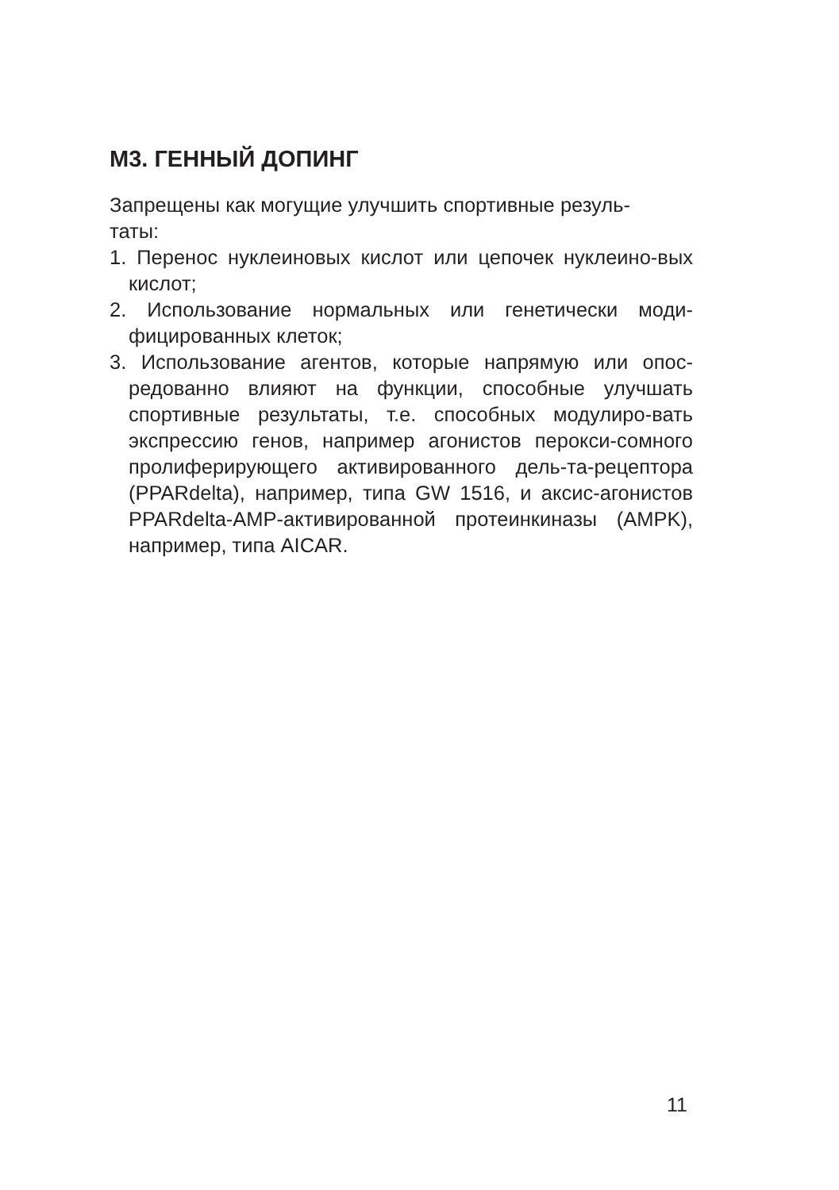М3. ГЕННЫЙ ДОПИНГ
Запрещены как могущие улучшить спортивные резуль-
таты:
1. Перенос нуклеиновых кислот или цепочек нуклеино-вых кислот;
2. Использование нормальных или генетически моди-фицированных клеток;
3. Использование агентов, которые напрямую или опос-редованно влияют на функции, способные улучшать спортивные результаты, т.е. способных модулиро-вать экспрессию генов, например агонистов перокси-сомного пролиферирующего активированного дель-та-рецептора (PPARdelta), например, типа GW 1516, и аксис-агонистов PPARdelta-AMP-активированной протеинкиназы (AMPK), например, типа AICAR.
11